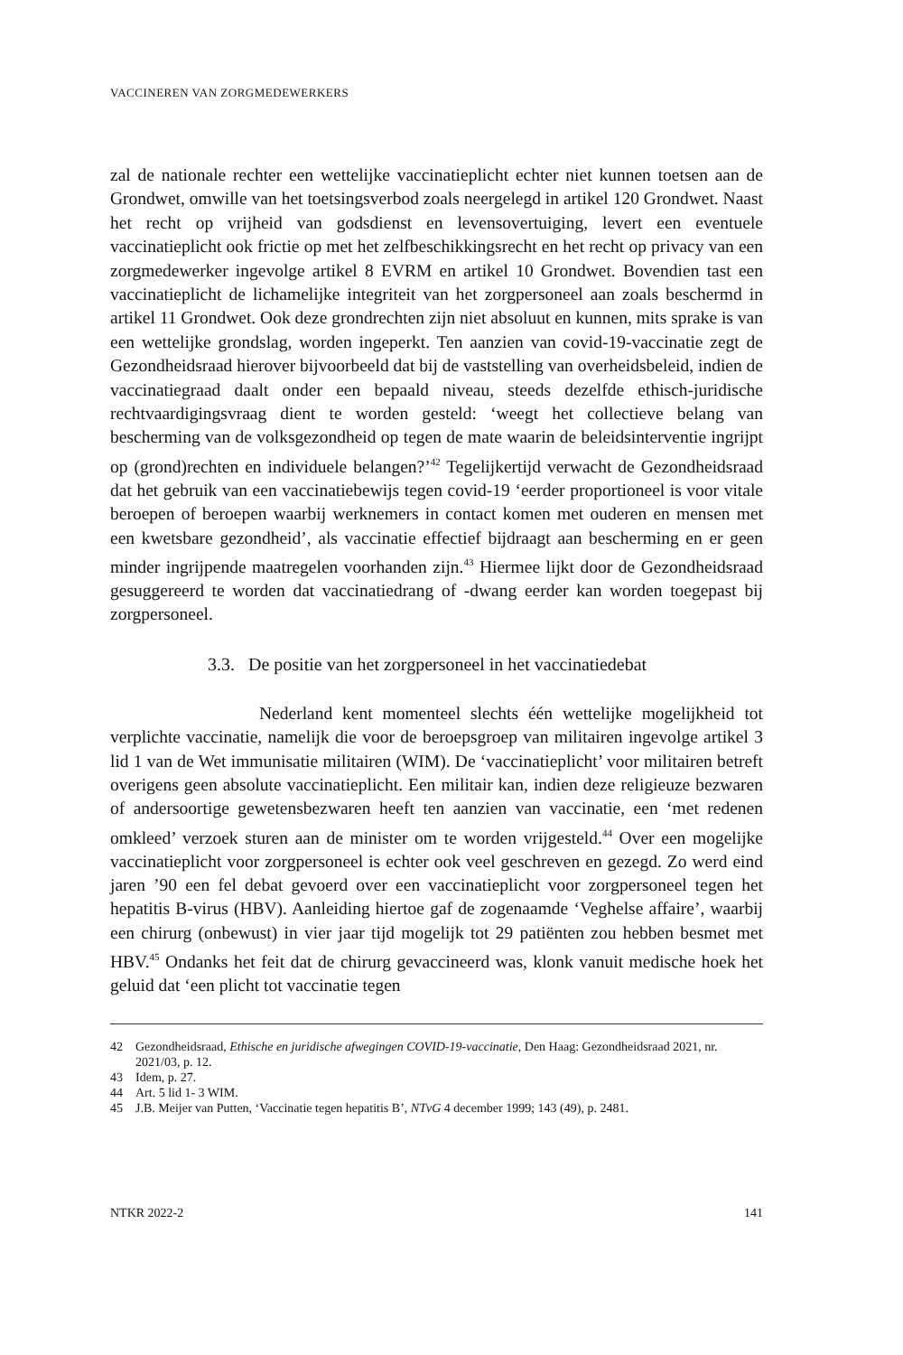VACCINEREN VAN ZORGMEDEWERKERS
zal de nationale rechter een wettelijke vaccinatieplicht echter niet kunnen toetsen aan de Grondwet, omwille van het toetsingsverbod zoals neergelegd in artikel 120 Grondwet. Naast het recht op vrijheid van godsdienst en levensovertuiging, levert een eventuele vaccinatieplicht ook frictie op met het zelfbeschikkingsrecht en het recht op privacy van een zorgmedewerker ingevolge artikel 8 EVRM en artikel 10 Grondwet. Bovendien tast een vaccinatieplicht de lichamelijke integriteit van het zorgpersoneel aan zoals beschermd in artikel 11 Grondwet. Ook deze grondrechten zijn niet absoluut en kunnen, mits sprake is van een wettelijke grondslag, worden ingeperkt. Ten aanzien van covid-19-vaccinatie zegt de Gezondheidsraad hierover bijvoorbeeld dat bij de vaststelling van overheidsbeleid, indien de vaccinatiegraad daalt onder een bepaald niveau, steeds dezelfde ethisch-juridische rechtvaardigingsvraag dient te worden gesteld: ‘weegt het collectieve belang van bescherming van de volksgezondheid op tegen de mate waarin de beleidsinterventie ingrijpt op (grond)rechten en individuele belangen?’<sup>42</sup> Tegelijkertijd verwacht de Gezondheidsraad dat het gebruik van een vaccinatiebewijs tegen covid-19 ‘eerder proportioneel is voor vitale beroepen of beroepen waarbij werknemers in contact komen met ouderen en mensen met een kwetsbare gezondheid’, als vaccinatie effectief bijdraagt aan bescherming en er geen minder ingrijpende maatregelen voorhanden zijn.<sup>43</sup> Hiermee lijkt door de Gezondheidsraad gesuggereerd te worden dat vaccinatiedrang of -dwang eerder kan worden toegepast bij zorgpersoneel.
3.3. De positie van het zorgpersoneel in het vaccinatiedebat
Nederland kent momenteel slechts één wettelijke mogelijkheid tot verplichte vaccinatie, namelijk die voor de beroepsgroep van militairen ingevolge artikel 3 lid 1 van de Wet immunisatie militairen (WIM). De ‘vaccinatieplicht’ voor militairen betreft overigens geen absolute vaccinatieplicht. Een militair kan, indien deze religieuze bezwaren of andersoortige gewetensbezwaren heeft ten aanzien van vaccinatie, een ‘met redenen omkleed’ verzoek sturen aan de minister om te worden vrijgesteld.<sup>44</sup> Over een mogelijke vaccinatieplicht voor zorgpersoneel is echter ook veel geschreven en gezegd. Zo werd eind jaren ’90 een fel debat gevoerd over een vaccinatieplicht voor zorgpersoneel tegen het hepatitis B-virus (HBV). Aanleiding hiertoe gaf de zogenaamde ‘Veghelse affaire’, waarbij een chirurg (onbewust) in vier jaar tijd mogelijk tot 29 patiënten zou hebben besmet met HBV.<sup>45</sup> Ondanks het feit dat de chirurg gevaccineerd was, klonk vanuit medische hoek het geluid dat ‘een plicht tot vaccinatie tegen
42 Gezondheidsraad, Ethische en juridische afwegingen COVID-19-vaccinatie, Den Haag: Gezondheidsraad 2021, nr. 2021/03, p. 12.
43 Idem, p. 27.
44 Art. 5 lid 1- 3 WIM.
45 J.B. Meijer van Putten, ‘Vaccinatie tegen hepatitis B’, NTvG 4 december 1999; 143 (49), p. 2481.
NTKR 2022-2 141